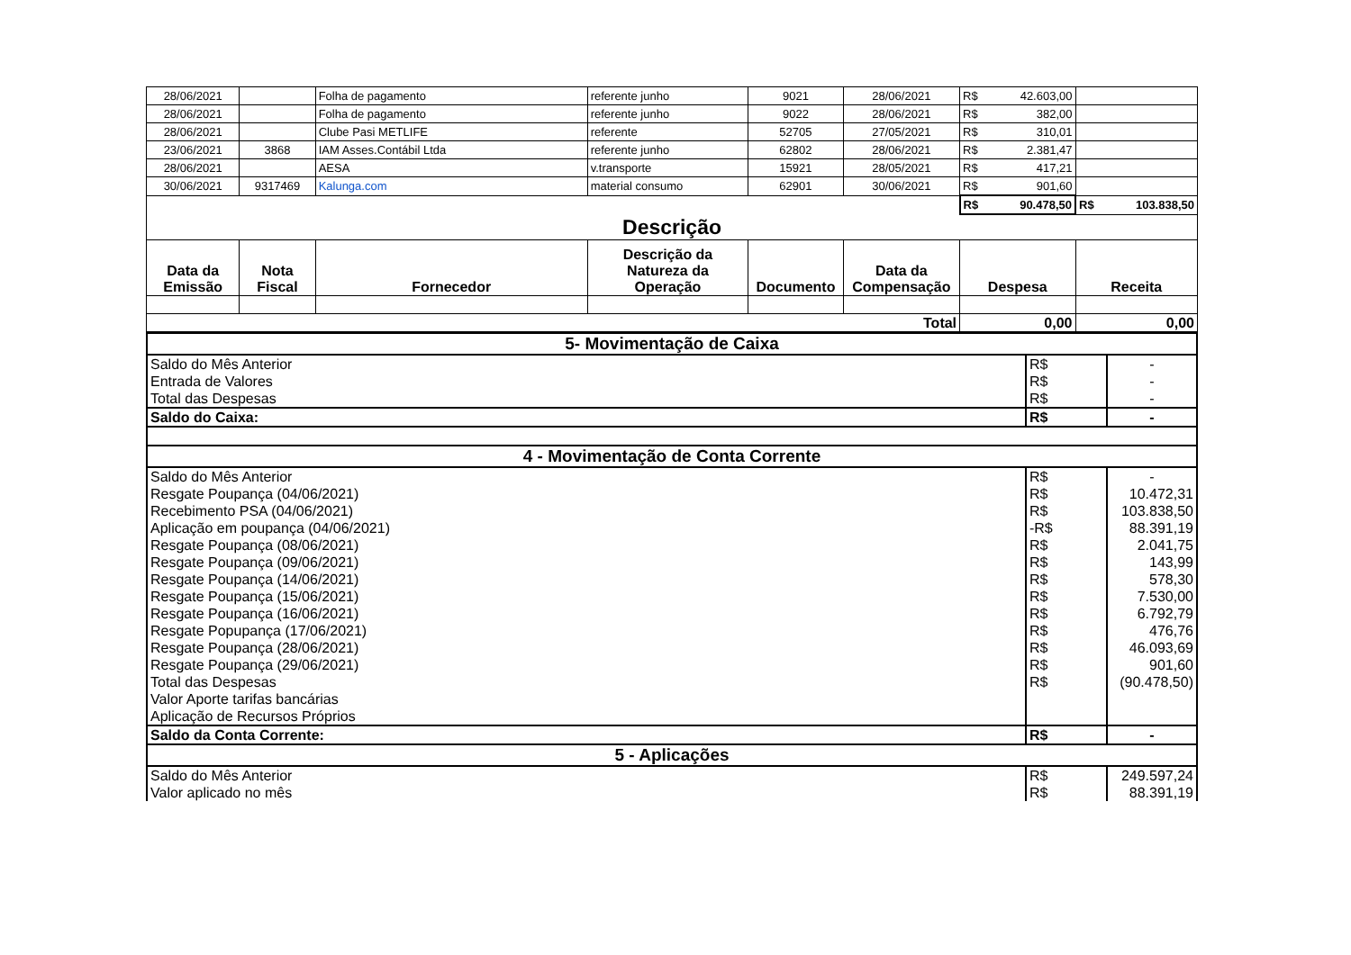| 28/06/2021 | | Folha de pagamento | referente junho | 9021 | 28/06/2021 | R$ 42.603,00 | |
| 28/06/2021 | | Folha de pagamento | referente junho | 9022 | 28/06/2021 | R$ 382,00 | |
| 28/06/2021 | | Clube Pasi METLIFE | referente | 52705 | 27/05/2021 | R$ 310,01 | |
| 23/06/2021 | 3868 | IAM Asses.Contábil Ltda | referente junho | 62802 | 28/06/2021 | R$ 2.381,47 | |
| 28/06/2021 | | AESA | v.transporte | 15921 | 28/05/2021 | R$ 417,21 | |
| 30/06/2021 | 9317469 | Kalunga.com | material consumo | 62901 | 30/06/2021 | R$ 901,60 | |
| | | | | | | R$ 90.478,50 | R$ 103.838,50 |
| Descrição | | | | | | | |
| Data da Emissão | Nota Fiscal | Fornecedor | Descrição da Natureza da Operação | Documento | Data da Compensação | Despesa | Receita |
| Total | | | | | | 0,00 | 0,00 |
| 5- Movimentação de Caixa | | |
| Saldo do Mês Anterior | R$ | - |
| Entrada de Valores | R$ | - |
| Total das Despesas | R$ | - |
| Saldo do Caixa: | R$ | - |
| 4 - Movimentação de Conta Corrente | | |
| Saldo do Mês Anterior | R$ | - |
| Resgate Poupança (04/06/2021) | R$ | 10.472,31 |
| Recebimento PSA (04/06/2021) | R$ | 103.838,50 |
| Aplicação em poupança (04/06/2021) | -R$ | 88.391,19 |
| Resgate Poupança (08/06/2021) | R$ | 2.041,75 |
| Resgate Poupança (09/06/2021) | R$ | 143,99 |
| Resgate Poupança (14/06/2021) | R$ | 578,30 |
| Resgate Poupança (15/06/2021) | R$ | 7.530,00 |
| Resgate Poupança (16/06/2021) | R$ | 6.792,79 |
| Resgate Popupança (17/06/2021) | R$ | 476,76 |
| Resgate Poupança (28/06/2021) | R$ | 46.093,69 |
| Resgate Poupança (29/06/2021) | R$ | 901,60 |
| Total das Despesas | R$ | (90.478,50) |
| Valor Aporte tarifas bancárias | | |
| Aplicação de Recursos Próprios | | |
| Saldo da Conta Corrente: | R$ | - |
| 5 - Aplicações | | |
| Saldo do Mês Anterior | R$ | 249.597,24 |
| Valor aplicado no mês | R$ | 88.391,19 |